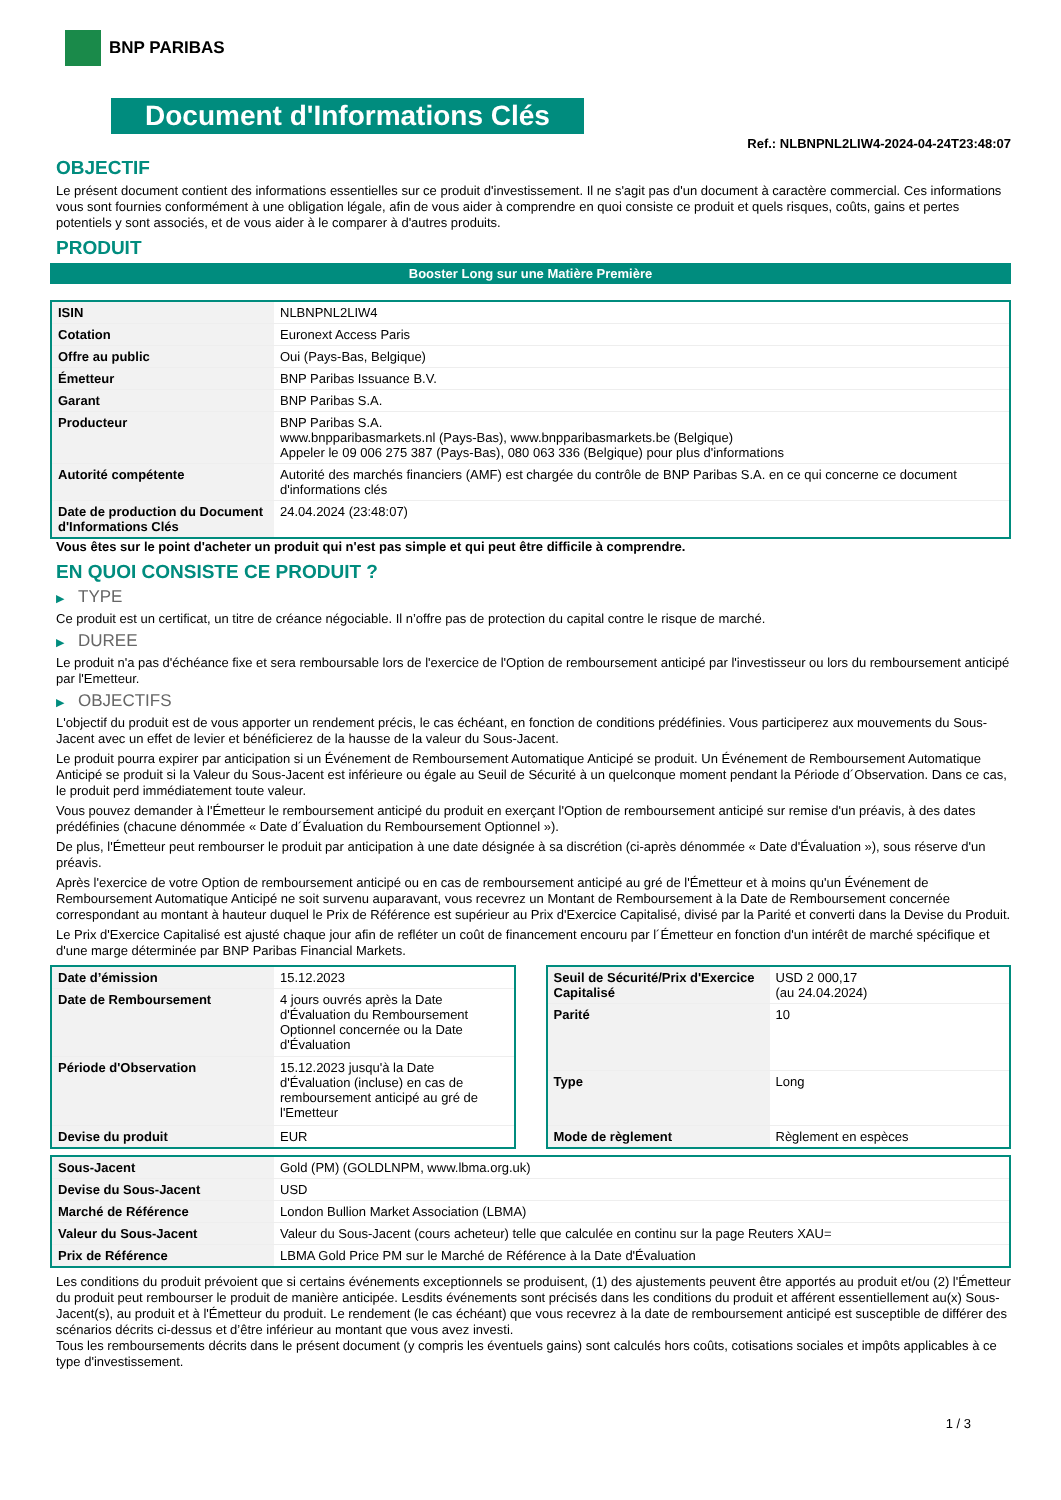BNP PARIBAS
Document d'Informations Clés
Ref.: NLBNPNL2LIW4-2024-04-24T23:48:07
OBJECTIF
Le présent document contient des informations essentielles sur ce produit d'investissement. Il ne s'agit pas d'un document à caractère commercial. Ces informations vous sont fournies conformément à une obligation légale, afin de vous aider à comprendre en quoi consiste ce produit et quels risques, coûts, gains et pertes potentiels y sont associés, et de vous aider à le comparer à d'autres produits.
PRODUIT
Booster Long sur une Matière Première
| ISIN | NLBNPNL2LIW4 |
| Cotation | Euronext Access Paris |
| Offre au public | Oui (Pays-Bas, Belgique) |
| Émetteur | BNP Paribas Issuance B.V. |
| Garant | BNP Paribas S.A. |
| Producteur | BNP Paribas S.A. www.bnpparibasmarkets.nl (Pays-Bas), www.bnpparibasmarkets.be (Belgique) Appeler le 09 006 275 387 (Pays-Bas), 080 063 336 (Belgique) pour plus d'informations |
| Autorité compétente | Autorité des marchés financiers (AMF) est chargée du contrôle de BNP Paribas S.A. en ce qui concerne ce document d'informations clés |
| Date de production du Document d'Informations Clés | 24.04.2024 (23:48:07) |
Vous êtes sur le point d'acheter un produit qui n'est pas simple et qui peut être difficile à comprendre.
EN QUOI CONSISTE CE PRODUIT ?
▶ TYPE
Ce produit est un certificat, un titre de créance négociable. Il n’offre pas de protection du capital contre le risque de marché.
▶ DUREE
Le produit n'a pas d'échéance fixe et sera remboursable lors de l'exercice de l'Option de remboursement anticipé par l'investisseur ou lors du remboursement anticipé par l'Emetteur.
▶ OBJECTIFS
L'objectif du produit est de vous apporter un rendement précis, le cas échéant, en fonction de conditions prédéfinies. Vous participerez aux mouvements du Sous-Jacent avec un effet de levier et bénéficierez de la hausse de la valeur du Sous-Jacent.
Le produit pourra expirer par anticipation si un Événement de Remboursement Automatique Anticipé se produit. Un Événement de Remboursement Automatique Anticipé se produit si la Valeur du Sous-Jacent est inférieure ou égale au Seuil de Sécurité à un quelconque moment pendant la Période d´Observation. Dans ce cas, le produit perd immédiatement toute valeur.
Vous pouvez demander à l'Émetteur le remboursement anticipé du produit en exerçant l'Option de remboursement anticipé sur remise d'un préavis, à des dates prédéfinies (chacune dénommée « Date d´Évaluation du Remboursement Optionnel »).
De plus, l'Émetteur peut rembourser le produit par anticipation à une date désignée à sa discrétion (ci-après dénommée « Date d'Évaluation »), sous réserve d'un préavis.
Après l'exercice de votre Option de remboursement anticipé ou en cas de remboursement anticipé au gré de l'Émetteur et à moins qu'un Événement de Remboursement Automatique Anticipé ne soit survenu auparavant, vous recevrez un Montant de Remboursement à la Date de Remboursement concernée correspondant au montant à hauteur duquel le Prix de Référence est supérieur au Prix d'Exercice Capitalisé, divisé par la Parité et converti dans la Devise du Produit.
Le Prix d'Exercice Capitalisé est ajusté chaque jour afin de refléter un coût de financement encouru par l´Émetteur en fonction d'un intérêt de marché spécifique et d'une marge déterminée par BNP Paribas Financial Markets.
| Date d’émission | 15.12.2023 |
| Date de Remboursement | 4 jours ouvrés après la Date d'Évaluation du Remboursement Optionnel concernée ou la Date d'Évaluation |
| Période d'Observation | 15.12.2023 jusqu'à la Date d'Évaluation (incluse) en cas de remboursement anticipé au gré de l'Emetteur |
| Devise du produit | EUR |
| Seuil de Sécurité/Prix d'Exercice Capitalisé | USD 2 000,17 (au 24.04.2024) |
| Parité | 10 |
| Type | Long |
| Mode de règlement | Règlement en espèces |
| Sous-Jacent | Gold (PM) (GOLDLNPM, www.lbma.org.uk) |
| Devise du Sous-Jacent | USD |
| Marché de Référence | London Bullion Market Association (LBMA) |
| Valeur du Sous-Jacent | Valeur du Sous-Jacent (cours acheteur) telle que calculée en continu sur la page Reuters XAU= |
| Prix de Référence | LBMA Gold Price PM sur le Marché de Référence à la Date d'Évaluation |
Les conditions du produit prévoient que si certains événements exceptionnels se produisent, (1) des ajustements peuvent être apportés au produit et/ou (2) l'Émetteur du produit peut rembourser le produit de manière anticipée. Lesdits événements sont précisés dans les conditions du produit et afférent essentiellement au(x) Sous-Jacent(s), au produit et à l'Émetteur du produit. Le rendement (le cas échéant) que vous recevrez à la date de remboursement anticipé est susceptible de différer des scénarios décrits ci-dessus et d’être inférieur au montant que vous avez investi.
Tous les remboursements décrits dans le présent document (y compris les éventuels gains) sont calculés hors coûts, cotisations sociales et impôts applicables à ce type d'investissement.
1 / 3